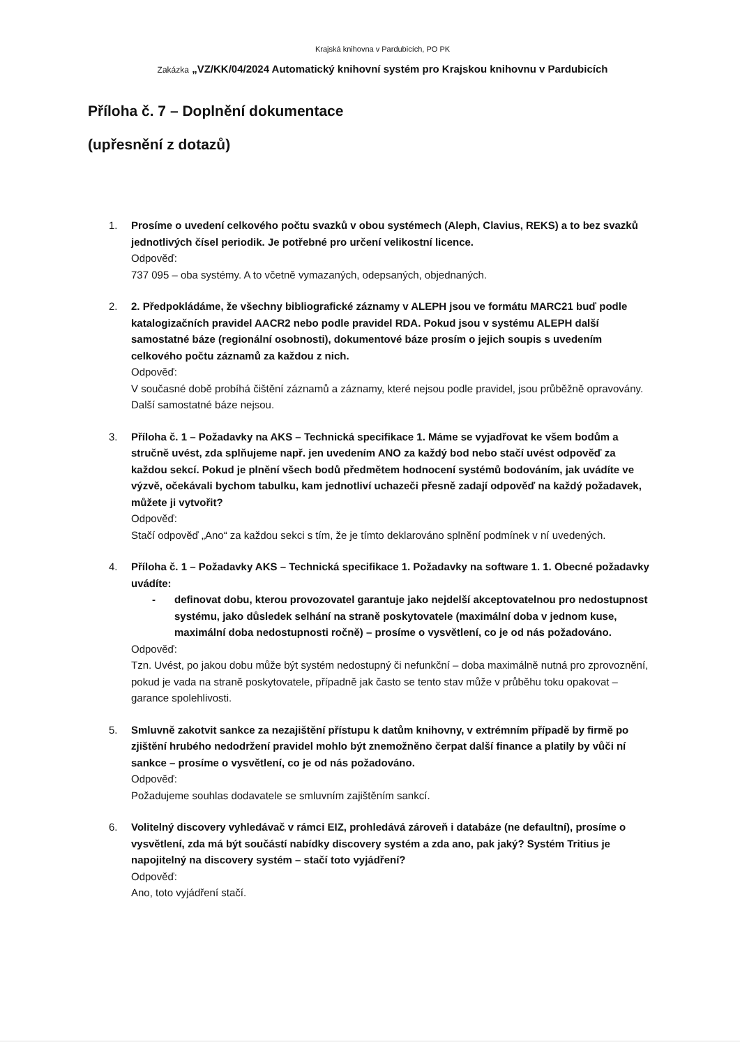Krajská knihovna v Pardubicích, PO PK
Zakázka „VZ/KK/04/2024 Automatický knihovní systém pro Krajskou knihovnu v Pardubicích
Příloha č. 7 – Doplnění dokumentace
(upřesnění z dotazů)
1. Prosíme o uvedení celkového počtu svazků v obou systémech (Aleph, Clavius, REKS) a to bez svazků jednotlivých čísel periodik. Je potřebné pro určení velikostní licence.
Odpověď:
737 095 – oba systémy. A to včetně vymazaných, odepsaných, objednaných.
2. 2. Předpokládáme, že všechny bibliografické záznamy v ALEPH jsou ve formátu MARC21 buď podle katalogizačních pravidel AACR2 nebo podle pravidel RDA. Pokud jsou v systému ALEPH další samostatné báze (regionální osobnosti), dokumentové báze prosím o jejich soupis s uvedením celkového počtu záznamů za každou z nich.
Odpověď:
V současné době probíhá čištění záznamů a záznamy, které nejsou podle pravidel, jsou průběžně opravovány. Další samostatné báze nejsou.
3. Příloha č. 1 – Požadavky na AKS – Technická specifikace 1. Máme se vyjadřovat ke všem bodům a stručně uvést, zda splňujeme např. jen uvedením ANO za každý bod nebo stačí uvést odpověď za každou sekcí. Pokud je plnění všech bodů předmětem hodnocení systémů bodováním, jak uvádíte ve výzvě, očekávali bychom tabulku, kam jednotliví uchazeči přesně zadají odpověď na každý požadavek, můžete ji vytvořit?
Odpověď:
Stačí odpověď „Ano“ za každou sekci s tím, že je tímto deklarováno splnění podmínek v ní uvedených.
4. Příloha č. 1 – Požadavky AKS – Technická specifikace 1. Požadavky na software 1. 1. Obecné požadavky uvádíte:
- definovat dobu, kterou provozovatel garantuje jako nejdelší akceptovatelnou pro nedostupnost systému, jako důsledek selhání na straně poskytovatele (maximální doba v jednom kuse, maximální doba nedostupnosti ročně) – prosíme o vysvětlení, co je od nás požadováno.
Odpověď:
Tzn. Uvést, po jakou dobu může být systém nedostupný či nefunkční – doba maximálně nutná pro zprovoznění, pokud je vada na straně poskytovatele, případně jak často se tento stav může v průběhu toku opakovat – garance spolehlivosti.
5. Smluvně zakotvit sankce za nezajištění přístupu k datům knihovny, v extrémním případě by firmě po zjištění hrubého nedodržení pravidel mohlo být znemožněno čerpat další finance a platily by vůči ní sankce – prosíme o vysvětlení, co je od nás požadováno.
Odpověď:
Požadujeme souhlas dodavatele se smluvním zajištěním sankcí.
6. Volitelný discovery vyhledávač v rámci EIZ, prohledává zároveň i databáze (ne defaultní), prosíme o vysvětlení, zda má být součástí nabídky discovery systém a zda ano, pak jaký? Systém Tritius je napojitelný na discovery systém – stačí toto vyjádření?
Odpověď:
Ano, toto vyjádření stačí.